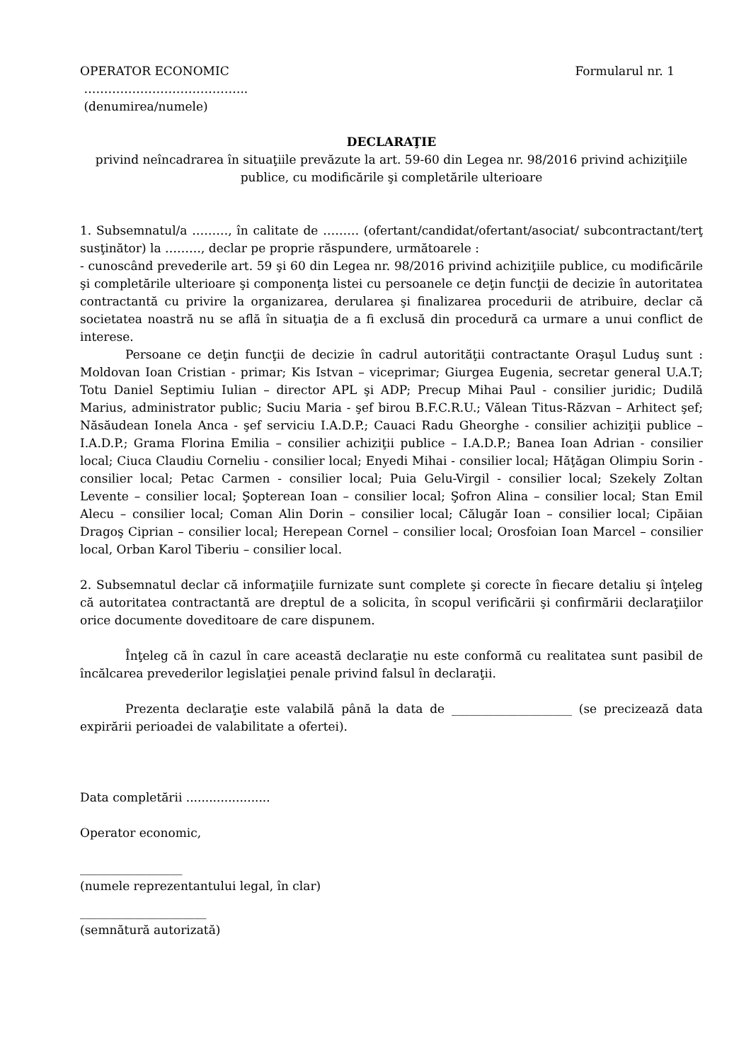OPERATOR ECONOMIC Formularul nr. 1
…………………………………..
(denumirea/numele)
DECLARAŢIE
privind neîncadrarea în situaţiile prevăzute la art. 59-60 din Legea nr. 98/2016 privind achiziţiile publice, cu modificările şi completările ulterioare
1. Subsemnatul/a ………, în calitate de ……… (ofertant/candidat/ofertant/asociat/ subcontractant/terţ susţinător) la ………, declar pe proprie răspundere, următoarele :
- cunoscând prevederile art. 59 şi 60 din Legea nr. 98/2016 privind achiziţiile publice, cu modificările şi completările ulterioare şi componenţa listei cu persoanele ce deţin funcţii de decizie în autoritatea contractantă cu privire la organizarea, derularea şi finalizarea procedurii de atribuire, declar că societatea noastră nu se află în situaţia de a fi exclusă din procedură ca urmare a unui conflict de interese.
Persoane ce deţin funcţii de decizie în cadrul autorităţii contractante Oraşul Luduş sunt : Moldovan Ioan Cristian - primar; Kis Istvan – viceprimar; Giurgea Eugenia, secretar general U.A.T; Totu Daniel Septimiu Iulian – director APL şi ADP; Precup Mihai Paul - consilier juridic; Dudilă Marius, administrator public; Suciu Maria - şef birou B.F.C.R.U.; Vălean Titus-Răzvan – Arhitect şef; Năsăudean Ionela Anca - şef serviciu I.A.D.P.; Cauaci Radu Gheorghe - consilier achiziţii publice – I.A.D.P.; Grama Florina Emilia – consilier achiziţii publice – I.A.D.P.; Banea Ioan Adrian - consilier local; Ciuca Claudiu Corneliu - consilier local; Enyedi Mihai - consilier local; Hăţăgan Olimpiu Sorin - consilier local; Petac Carmen - consilier local; Puia Gelu-Virgil - consilier local; Szekely Zoltan Levente – consilier local; Şopterean Ioan – consilier local; Şofron Alina – consilier local; Stan Emil Alecu – consilier local; Coman Alin Dorin – consilier local; Călugăr Ioan – consilier local; Cipăian Dragoş Ciprian – consilier local; Herepean Cornel – consilier local; Orosfoian Ioan Marcel – consilier local, Orban Karol Tiberiu – consilier local.
2. Subsemnatul declar că informaţiile furnizate sunt complete şi corecte în fiecare detaliu şi înţeleg că autoritatea contractantă are dreptul de a solicita, în scopul verificării şi confirmării declaraţiilor orice documente doveditoare de care dispunem.
Înţeleg că în cazul în care această declaraţie nu este conformă cu realitatea sunt pasibil de încălcarea prevederilor legislaţiei penale privind falsul în declaraţii.
Prezenta declaraţie este valabilă până la data de ____________________ (se precizează data expirării perioadei de valabilitate a ofertei).
Data completării ......................
Operator economic,
_________________
(numele reprezentantului legal, în clar)
_____________________
(semnătură autorizată)